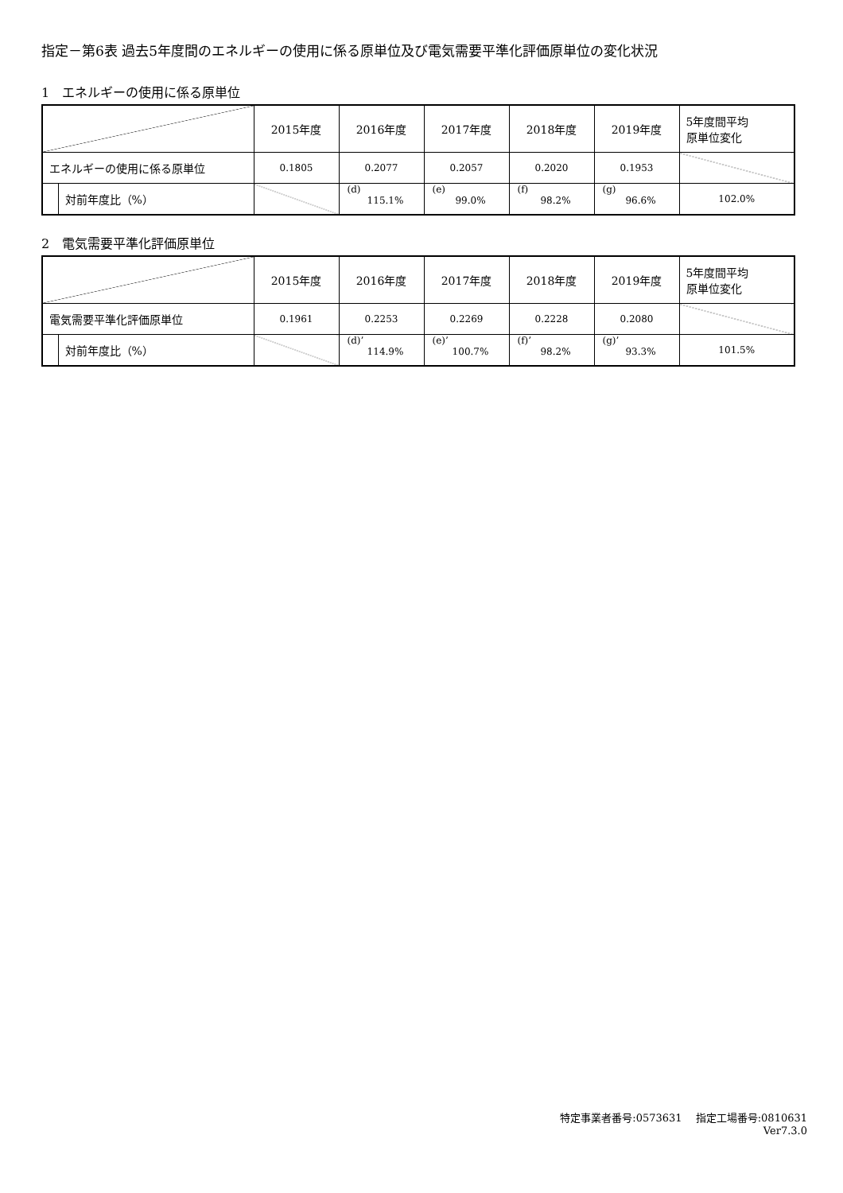指定－第6表 過去5年度間のエネルギーの使用に係る原単位及び電気需要平準化評価原単位の変化状況
1　エネルギーの使用に係る原単位
| | | 2015年度 | 2016年度 | 2017年度 | 2018年度 | 2019年度 | 5年度間平均 原単位変化 |
| エネルギーの使用に係る原単位 | | 0.1805 | 0.2077 | 0.2057 | 0.2020 | 0.1953 | |
| | 対前年度比（%） | | (d) 115.1% | (e) 99.0% | (f) 98.2% | (g) 96.6% | 102.0% |
2　電気需要平準化評価原単位
| | | 2015年度 | 2016年度 | 2017年度 | 2018年度 | 2019年度 | 5年度間平均 原単位変化 |
| 電気需要平準化評価原単位 | | 0.1961 | 0.2253 | 0.2269 | 0.2228 | 0.2080 | |
| | 対前年度比（%） | | (d)’ 114.9% | (e)’ 100.7% | (f)’ 98.2% | (g)’ 93.3% | 101.5% |
特定事業者番号:0573631　 指定工場番号:0810631
Ver7.3.0